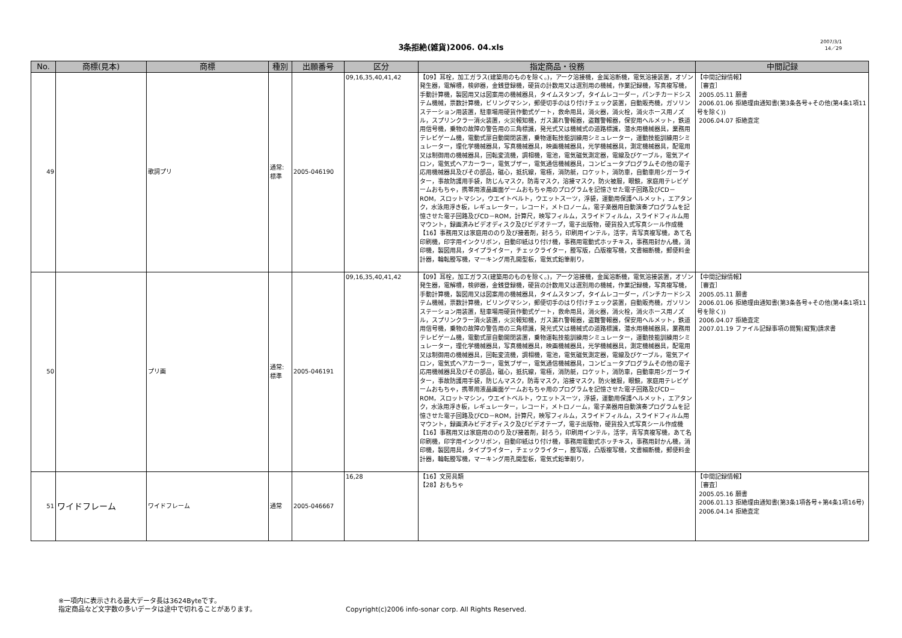3条拒絶(雑貨)2006. 04.xls
2007/3/1
14／29
| No. | 商標(見本) | 商標 | 種別 | 出願番号 | 区分 | 指定商品・役務 | 中間記録 |
| --- | --- | --- | --- | --- | --- | --- | --- |
| 49 | | 歌詞プリ | 通常: 標準 | 2005-046190 | 09,16,35,40,41,42 | 【09】耳栓，加工ガラス(建築用のものを除く。)，アーク溶接機，金属溶断機，電気溶接装置，オゾン発生器，電解槽，検卵器，金銭登録機，硬貨の計数用又は選別用の機械，作業記録機，写真複写機，手動計算機，製図用又は図案用の機械器具，タイムスタンプ，タイムレコーダー，パンチカードシステム機械，票数計算機，ビリングマシン，郵便切手のはり付けチェック装置，自動販売機，ガソリンステーション用装置，駐車場用硬貨作動式ゲート，救命用具，消火器，消火栓，消火ホース用ノズル，スプリンクラー消火装置，火災報知機，ガス漏れ警報器，盗難警報器，保安用ヘルメット，鉄道用信号機，乗物の故障の警告用の三角標識，発光式又は機械式の道路標識，潜水用機械器具，業務用テレビゲーム機，電動式扉自動開閉装置，乗物運転技能訓練用シミュレーター，運動技能訓練用シミュレーター，理化学機械器具，写真機械器具，映画機械器具，光学機械器具，測定機械器具，配電用又は制御用の機械器具，回転変流機，調相機，電池，電気磁気測定器，電線及びケーブル，電気アイロン，電気式ヘアカーラー，電気ブザー，電気通信機械器具，コンピュータプログラムその他の電子応用機械器具及びその部品，磁心，抵抗線，電極，消防艇，ロケット，消防車，自動車用シガーライター，事故防護用手袋，防じんマスク，防毒マスク，溶接マスク，防火被服，眼鏡，家庭用テレビゲームおもちゃ，携帯用液晶画面ゲームおもちゃ用のプログラムを記憶させた電子回路及びCD－ROM，スロットマシン，ウエイトベルト，ウエットスーツ，浮袋，運動用保護ヘルメット，エアタンク，水泳用浮き板，レギュレーター，レコード，メトロノーム，電子楽器用自動演奏プログラムを記憶させた電子回路及びCD－ROM，計算尺，映写フィルム，スライドフィルム，スライドフィルム用マウント，録画済みビデオディスク及びビデオテープ，電子出版物，硬貨投入式写真シール作成機 【16】事務用又は家庭用ののり及び接着剤，封ろう，印刷用インテル，活字，青写真複写機，あて名印刷機，印字用インクリボン，自動印紙はり付け機，事務用電動式ホッチキス，事務用封かん機，消印機，製図用具，タイプライター，チェックライター，謄写版，凸版複写機，文書細断機，郵便料金計器，輪転謄写機，マーキング用孔開型板，電気式鉛筆削り， | 【中間記録情報】 ［審査］ 2005.05.11 願書 2006.01.06 拒絶理由通知書(第3条各号+その他(第4条1項11号を除く)) 2006.04.07 拒絶査定 |
| 50 | | プリ画 | 通常: 標準 | 2005-046191 | 09,16,35,40,41,42 | 【09】耳栓，加工ガラス(建築用のものを除く。)，アーク溶接機，金属溶断機，電気溶接装置，オゾン発生器，電解槽，検卵器，金銭登録機，硬貨の計数用又は選別用の機械，作業記録機，写真複写機，手動計算機，製図用又は図案用の機械器具，タイムスタンプ，タイムレコーダー，パンチカードシステム機械，票数計算機，ビリングマシン，郵便切手のはり付けチェック装置，自動販売機，ガソリンステーション用装置，駐車場用硬貨作動式ゲート，救命用具，消火器，消火栓，消火ホース用ノズル，スプリンクラー消火装置，火災報知機，ガス漏れ警報器，盗難警報器，保安用ヘルメット，鉄道用信号機，乗物の故障の警告用の三角標識，発光式又は機械式の道路標識，潜水用機械器具，業務用テレビゲーム機，電動式扉自動開閉装置，乗物運転技能訓練用シミュレーター，運動技能訓練用シミュレーター，理化学機械器具，写真機械器具，映画機械器具，光学機械器具，測定機械器具，配電用又は制御用の機械器具，回転変流機，調相機，電池，電気磁気測定器，電線及びケーブル，電気アイロン，電気式ヘアカーラー，電気ブザー，電気通信機械器具，コンピュータプログラムその他の電子応用機械器具及びその部品，磁心，抵抗線，電極，消防艇，ロケット，消防車，自動車用シガーライター，事故防護用手袋，防じんマスク，防毒マスク，溶接マスク，防火被服，眼鏡，家庭用テレビゲームおもちゃ，携帯用液晶画面ゲームおもちゃ用のプログラムを記憶させた電子回路及びCD－ROM，スロットマシン，ウエイトベルト，ウエットスーツ，浮袋，運動用保護ヘルメット，エアタンク，水泳用浮き板，レギュレーター，レコード，メトロノーム，電子楽器用自動演奏プログラムを記憶させた電子回路及びCD－ROM，計算尺，映写フィルム，スライドフィルム，スライドフィルム用マウント，録画済みビデオディスク及びビデオテープ，電子出版物，硬貨投入式写真シール作成機 【16】事務用又は家庭用ののり及び接着剤，封ろう，印刷用インテル，活字，青写真複写機，あて名印刷機，印字用インクリボン，自動印紙はり付け機，事務用電動式ホッチキス，事務用封かん機，消印機，製図用具，タイプライター，チェックライター，謄写版，凸版複写機，文書細断機，郵便料金計器，輪転謄写機，マーキング用孔開型板，電気式鉛筆削り， | 【中間記録情報】 ［審査］ 2005.05.11 願書 2006.01.06 拒絶理由通知書(第3条各号+その他(第4条1項11号を除く)) 2006.04.07 拒絶査定 2007.01.19 ファイル記録事項の閲覧(縦覧)請求書 |
| 51 | ワイドフレーム | ワイドフレーム | 通常 | 2005-046667 | 16,28 | 【16】文房具類 【28】おもちゃ | 【中間記録情報】 ［審査］ 2005.05.16 願書 2006.01.13 拒絶理由通知書(第3条1項各号+第4条1項16号) 2006.04.14 拒絶査定 |
※一項内に表示される最大データ長は3624Byteです。
指定商品など文字数の多いデータは途中で切れることがあります。
Copyright(c)2006 info-sonar corp. All Rights Reserved.